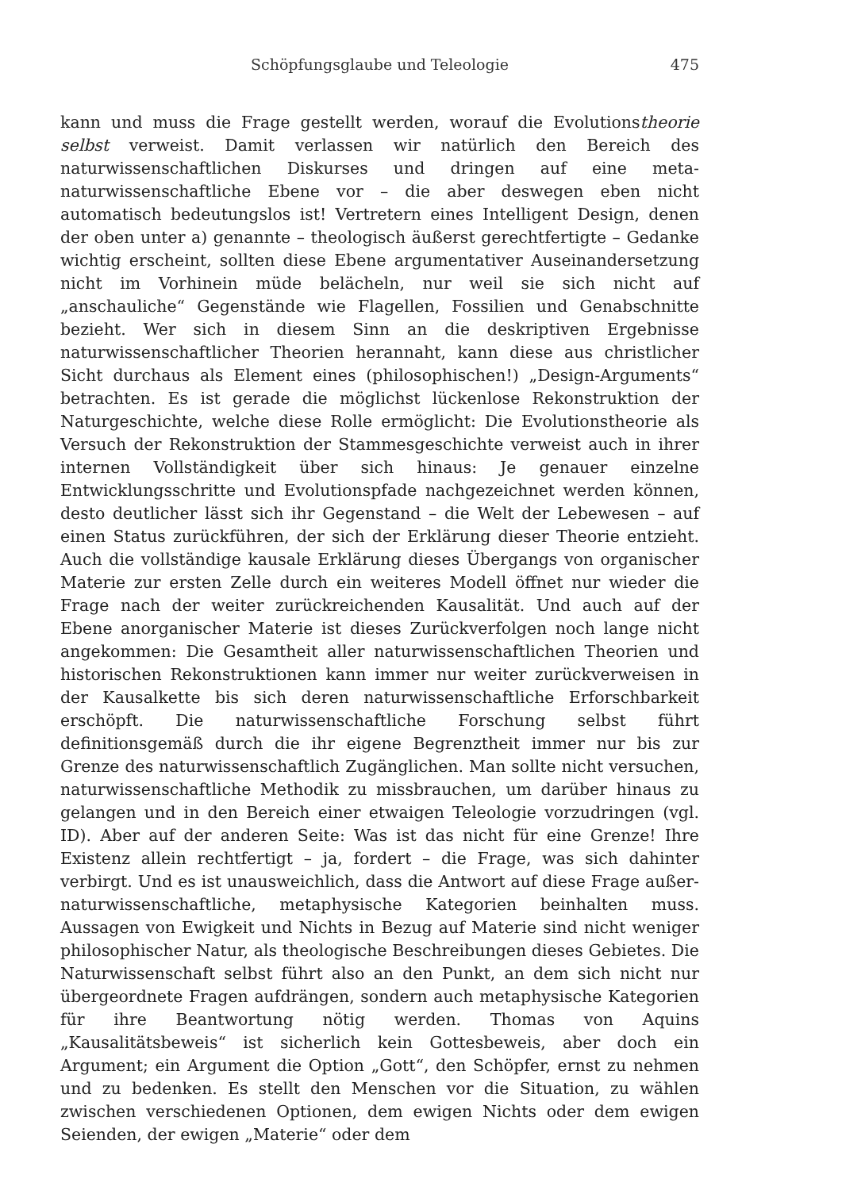Schöpfungsglaube und Teleologie 475
kann und muss die Frage gestellt werden, worauf die Evolutionstheorie selbst verweist. Damit verlassen wir natürlich den Bereich des naturwissenschaftlichen Diskurses und dringen auf eine meta-naturwissenschaftliche Ebene vor – die aber deswegen eben nicht automatisch bedeutungslos ist! Vertretern eines Intelligent Design, denen der oben unter a) genannte – theologisch äußerst gerechtfertigte – Gedanke wichtig erscheint, sollten diese Ebene argumentativer Auseinandersetzung nicht im Vorhinein müde belächeln, nur weil sie sich nicht auf „anschauliche“ Gegenstände wie Flagellen, Fossilien und Genabschnitte bezieht. Wer sich in diesem Sinn an die deskriptiven Ergebnisse naturwissenschaftlicher Theorien herannaht, kann diese aus christlicher Sicht durchaus als Element eines (philosophischen!) „Design-Arguments“ betrachten. Es ist gerade die möglichst lückenlose Rekonstruktion der Naturgeschichte, welche diese Rolle ermöglicht: Die Evolutionstheorie als Versuch der Rekonstruktion der Stammesgeschichte verweist auch in ihrer internen Vollständigkeit über sich hinaus: Je genauer einzelne Entwicklungsschritte und Evolutionspfade nachgezeichnet werden können, desto deutlicher lässt sich ihr Gegenstand – die Welt der Lebewesen – auf einen Status zurückführen, der sich der Erklärung dieser Theorie entzieht. Auch die vollständige kausale Erklärung dieses Übergangs von organischer Materie zur ersten Zelle durch ein weiteres Modell öffnet nur wieder die Frage nach der weiter zurückreichenden Kausalität. Und auch auf der Ebene anorganischer Materie ist dieses Zurückverfolgen noch lange nicht angekommen: Die Gesamtheit aller naturwissenschaftlichen Theorien und historischen Rekonstruktionen kann immer nur weiter zurückverweisen in der Kausalkette bis sich deren naturwissenschaftliche Erforschbarkeit erschöpft. Die naturwissenschaftliche Forschung selbst führt definitionsgemäß durch die ihr eigene Begrenztheit immer nur bis zur Grenze des naturwissenschaftlich Zugänglichen. Man sollte nicht versuchen, naturwissenschaftliche Methodik zu missbrauchen, um darüber hinaus zu gelangen und in den Bereich einer etwaigen Teleologie vorzudringen (vgl. ID). Aber auf der anderen Seite: Was ist das nicht für eine Grenze! Ihre Existenz allein rechtfertigt – ja, fordert – die Frage, was sich dahinter verbirgt. Und es ist unausweichlich, dass die Antwort auf diese Frage außer-naturwissenschaftliche, metaphysische Kategorien beinhalten muss. Aussagen von Ewigkeit und Nichts in Bezug auf Materie sind nicht weniger philosophischer Natur, als theologische Beschreibungen dieses Gebietes. Die Naturwissenschaft selbst führt also an den Punkt, an dem sich nicht nur übergeordnete Fragen aufdrängen, sondern auch metaphysische Kategorien für ihre Beantwortung nötig werden. Thomas von Aquins „Kausalitätsbeweis“ ist sicherlich kein Gottesbeweis, aber doch ein Argument; ein Argument die Option „Gott“, den Schöpfer, ernst zu nehmen und zu bedenken. Es stellt den Menschen vor die Situation, zu wählen zwischen verschiedenen Optionen, dem ewigen Nichts oder dem ewigen Seienden, der ewigen „Materie“ oder dem